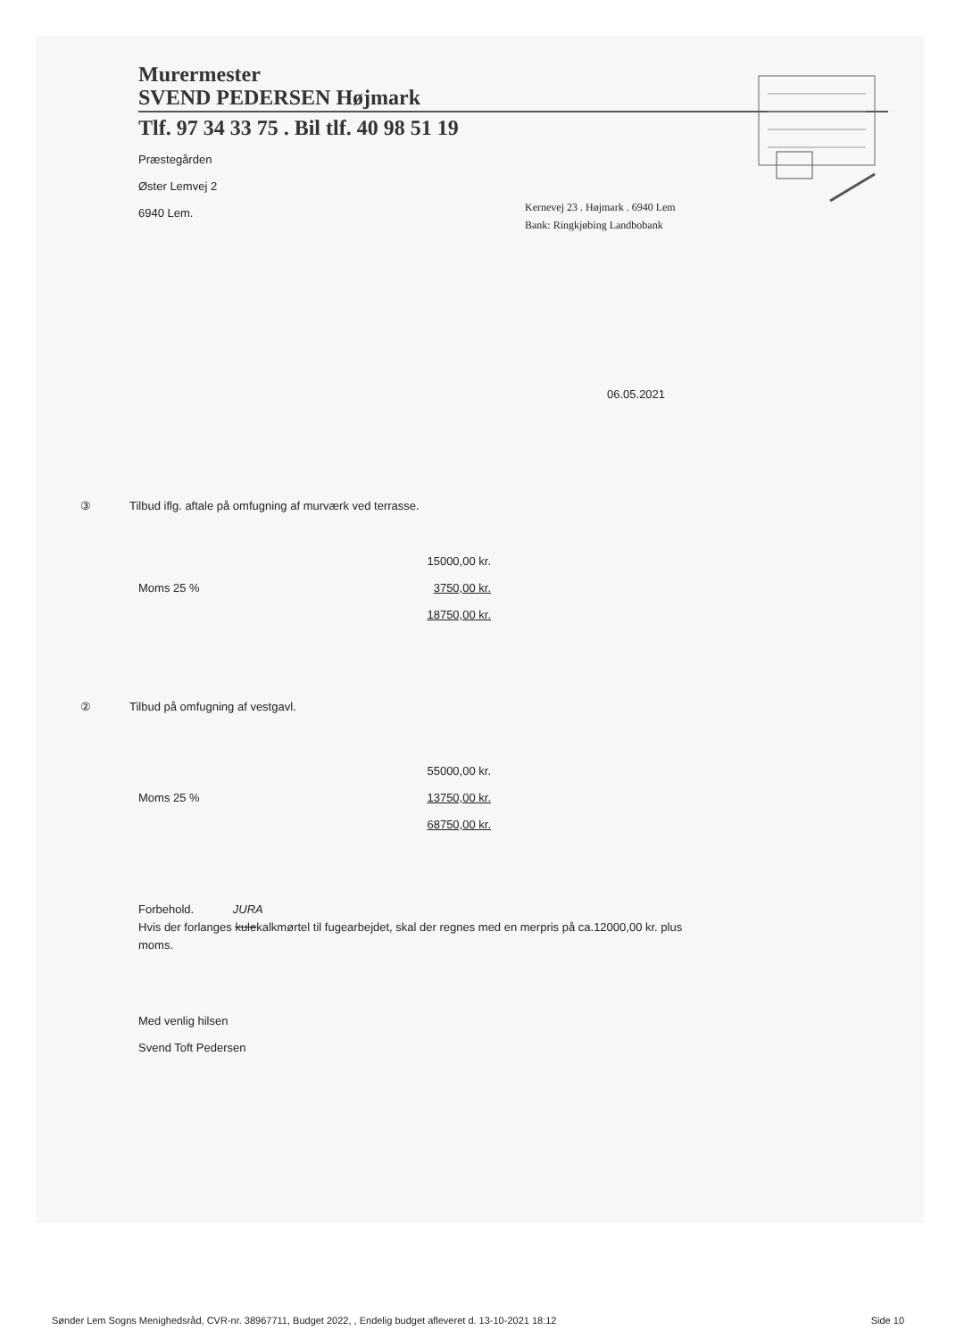Murermester
SVEND PEDERSEN Højmark
Tlf. 97 34 33 75 . Bil tlf. 40 98 51 19
Præstegården
Øster Lemvej 2
6940 Lem.
Kernevej 23 . Højmark . 6940 Lem
Bank: Ringkjøbing Landbobank
06.05.2021
③ Tilbud iflg. aftale på omfugning af murværk ved terrasse.
15000,00 kr.
Moms 25 % 3750,00 kr.
18750,00 kr.
② Tilbud på omfugning af vestgavl.
55000,00 kr.
Moms 25 % 13750,00 kr.
68750,00 kr.
Forbehold. JURA
Hvis der forlanges kulekalkmørtel til fugearbejdet, skal der regnes med en merpris på ca.12000,00 kr. plus
moms.
Med venlig hilsen
Svend Toft Pedersen
Sønder Lem Sogns Menighedsråd, CVR-nr. 38967711, Budget 2022, , Endelig budget afleveret d. 13-10-2021 18:12 Side 10